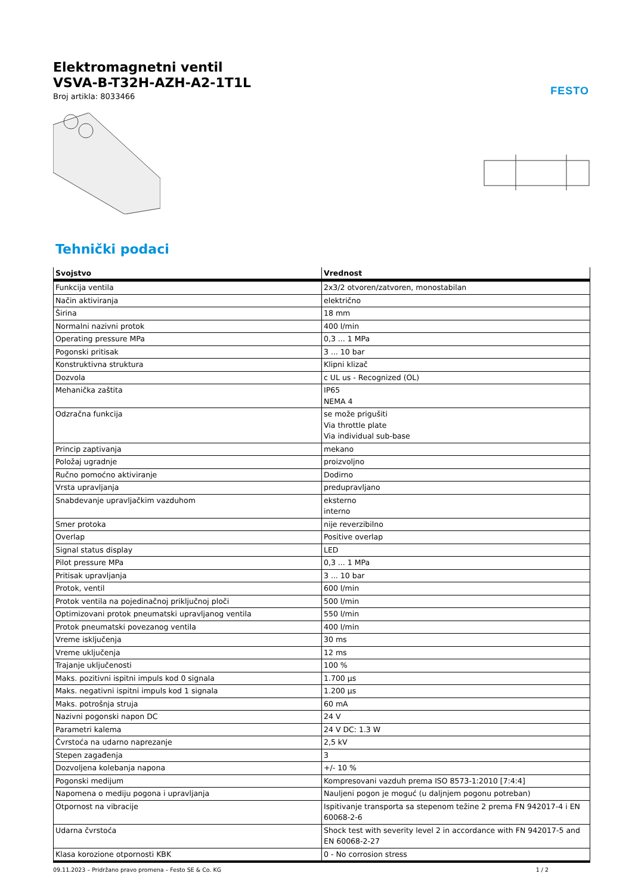FESTO
Elektromagnetni ventil
VSVA-B-T32H-AZH-A2-1T1L
Broj artikla: 8033466
Tehnički podaci
| Svojstvo | Vrednost |
| --- | --- |
| Funkcija ventila | 2x3/2 otvoren/zatvoren, monostabilan |
| Način aktiviranja | električno |
| Širina | 18 mm |
| Normalni nazivni protok | 400 l/min |
| Operating pressure MPa | 0,3 ... 1 MPa |
| Pogonski pritisak | 3 ... 10 bar |
| Konstruktivna struktura | Klipni klizač |
| Dozvola | c UL us - Recognized (OL) |
| Mehanička zaštita | IP65 NEMA 4 |
| Odzračna funkcija | se može prigušiti Via throttle plate Via individual sub-base |
| Princip zaptivanja | mekano |
| Položaj ugradnje | proizvoljno |
| Ručno pomoćno aktiviranje | Dodirno |
| Vrsta upravljanja | predupravljano |
| Snabdevanje upravljačkim vazduhom | eksterno interno |
| Smer protoka | nije reverzibilno |
| Overlap | Positive overlap |
| Signal status display | LED |
| Pilot pressure MPa | 0,3 ... 1 MPa |
| Pritisak upravljanja | 3 ... 10 bar |
| Protok, ventil | 600 l/min |
| Protok ventila na pojedinačnoj priključnoj ploči | 500 l/min |
| Optimizovani protok pneumatski upravljanog ventila | 550 l/min |
| Protok pneumatski povezanog ventila | 400 l/min |
| Vreme isključenja | 30 ms |
| Vreme uključenja | 12 ms |
| Trajanje uključenosti | 100 % |
| Maks. pozitivni ispitni impuls kod 0 signala | 1.700 µs |
| Maks. negativni ispitni impuls kod 1 signala | 1.200 µs |
| Maks. potrošnja struja | 60 mA |
| Nazivni pogonski napon DC | 24 V |
| Parametri kalema | 24 V DC: 1.3 W |
| Čvrstoća na udarno naprezanje | 2,5 kV |
| Stepen zagađenja | 3 |
| Dozvoljena kolebanja napona | +/- 10 % |
| Pogonski medijum | Kompresovani vazduh prema ISO 8573-1:2010 [7:4:4] |
| Napomena o mediju pogona i upravljanja | Nauljeni pogon je moguć (u daljnjem pogonu potreban) |
| Otpornost na vibracije | Ispitivanje transporta sa stepenom težine 2 prema FN 942017-4 i EN 60068-2-6 |
| Udarna čvrstoća | Shock test with severity level 2 in accordance with FN 942017-5 and EN 60068-2-27 |
| Klasa korozione otpornosti KBK | 0 - No corrosion stress |
09.11.2023 – Pridržano pravo promena – Festo SE & Co. KG 1 / 2